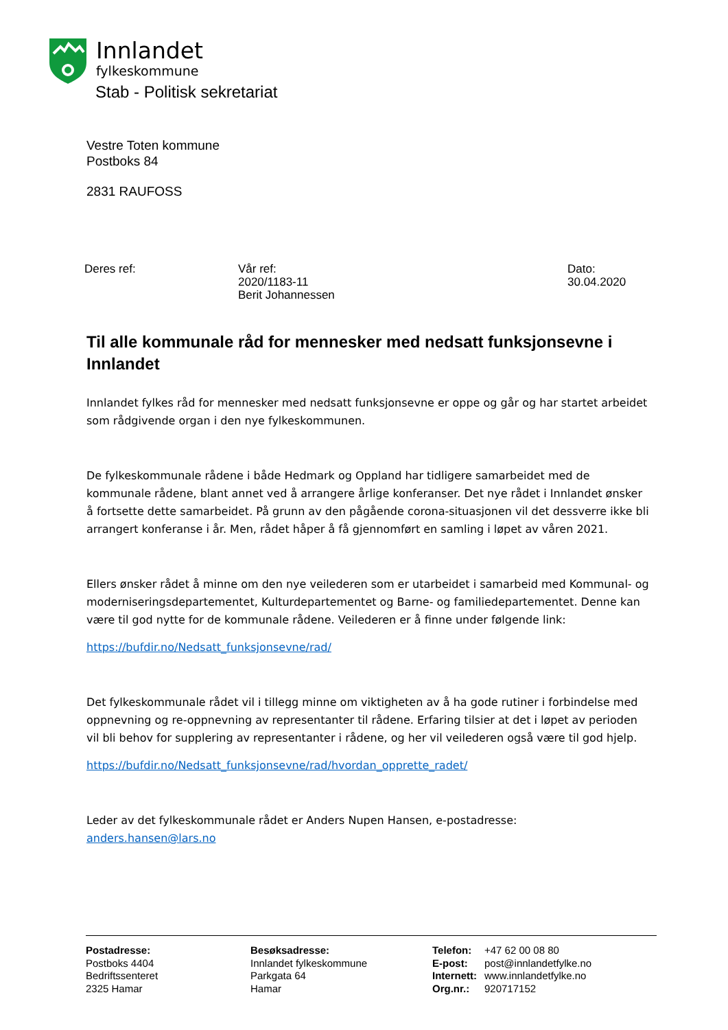Innlandet
fylkeskommune
Stab - Politisk sekretariat
Vestre Toten kommune
Postboks 84
2831 RAUFOSS
Deres ref: Vår ref:
2020/1183-11
Berit Johannessen
Dato:
30.04.2020
Til alle kommunale råd for mennesker med nedsatt funksjonsevne i Innlandet
Innlandet fylkes råd for mennesker med nedsatt funksjonsevne er oppe og går og har startet arbeidet som rådgivende organ i den nye fylkeskommunen.
De fylkeskommunale rådene i både Hedmark og Oppland har tidligere samarbeidet med de kommunale rådene, blant annet ved å arrangere årlige konferanser. Det nye rådet i Innlandet ønsker å fortsette dette samarbeidet. På grunn av den pågående corona-situasjonen vil det dessverre ikke bli arrangert konferanse i år. Men, rådet håper å få gjennomført en samling i løpet av våren 2021.
Ellers ønsker rådet å minne om den nye veilederen som er utarbeidet i samarbeid med Kommunal- og moderniseringsdepartementet, Kulturdepartementet og Barne- og familiedepartementet. Denne kan være til god nytte for de kommunale rådene. Veilederen er å finne under følgende link:
https://bufdir.no/Nedsatt_funksjonsevne/rad/
Det fylkeskommunale rådet vil i tillegg minne om viktigheten av å ha gode rutiner i forbindelse med oppnevning og re-oppnevning av representanter til rådene. Erfaring tilsier at det i løpet av perioden vil bli behov for supplering av representanter i rådene, og her vil veilederen også være til god hjelp.
https://bufdir.no/Nedsatt_funksjonsevne/rad/hvordan_opprette_radet/
Leder av det fylkeskommunale rådet er Anders Nupen Hansen, e-postadresse: anders.hansen@lars.no
Postadresse:
Postboks 4404
Bedriftssenteret
2325 Hamar
Besøksadresse:
Innlandet fylkeskommune
Parkgata 64
Hamar
Telefon:
E-post:
Internett:
Org.nr.:
+47 62 00 08 80
post@innlandetfylke.no
www.innlandetfylke.no
920717152